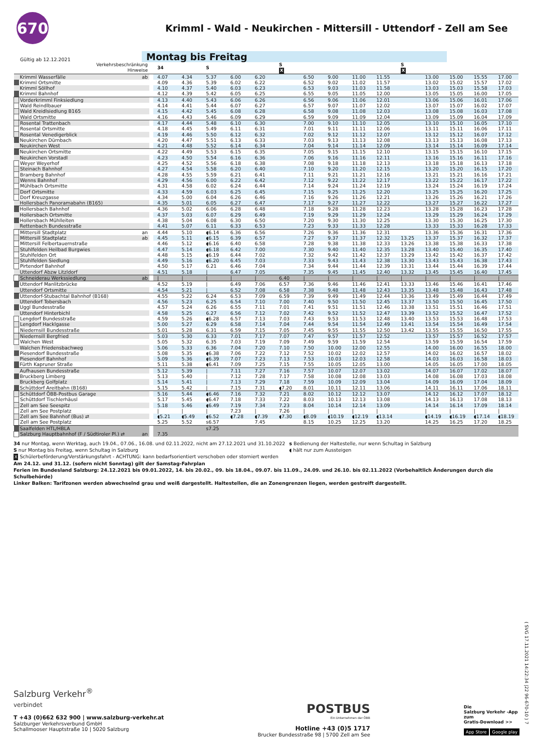670
Krimml - Wald - Neukirchen - Mittersill - Uttendorf - Zell am See
Gültig ab 12.12.2021
Montag bis Freitag
| | Verkehrsbeschränkung Hinweise | | | 34 | | S | | | S X | | | | | S X | | | | |
| --- | --- | --- | --- | --- | --- | --- | --- | --- | --- | --- | --- | --- | --- | --- | --- | --- | --- | --- |
| | Krimml Wasserfälle | ab | | 4.07 | 4.34 | 5.37 | 6.00 | 6.20 | | 6.50 | 9.00 | 11.00 | 11.55 | | 13.00 | 15.00 | 15.55 | 17.00 |
| | Krimml Ortsmitte | | | 4.09 | 4.36 | 5.39 | 6.02 | 6.22 | | 6.52 | 9.02 | 11.02 | 11.57 | | 13.02 | 15.02 | 15.57 | 17.02 |
| | Krimml Söllhof | | | 4.10 | 4.37 | 5.40 | 6.03 | 6.23 | | 6.53 | 9.03 | 11.03 | 11.58 | | 13.03 | 15.03 | 15.58 | 17.03 |
| | Krimml Bahnhof | | | 4.12 | 4.39 | 5.42 | 6.05 | 6.25 | | 6.55 | 9.05 | 11.05 | 12.00 | | 13.05 | 15.05 | 16.00 | 17.05 |
| | Vorderkrimml Finksiedlung | | | 4.13 | 4.40 | 5.43 | 6.06 | 6.26 | | 6.56 | 9.06 | 11.06 | 12.01 | | 13.06 | 15.06 | 16.01 | 17.06 |
| | Wald Reindlbauer | | | 4.14 | 4.41 | 5.44 | 6.07 | 6.27 | | 6.57 | 9.07 | 11.07 | 12.02 | | 13.07 | 15.07 | 16.02 | 17.07 |
| | Wald Kreidlsiedlung B165 | | | 4.15 | 4.42 | 5.45 | 6.08 | 6.28 | | 6.58 | 9.08 | 11.08 | 12.03 | | 13.08 | 15.08 | 16.03 | 17.08 |
| | Wald Ortsmitte | | | 4.16 | 4.43 | 5.46 | 6.09 | 6.29 | | 6.59 | 9.09 | 11.09 | 12.04 | | 13.09 | 15.09 | 16.04 | 17.09 |
| | Rosental Trattenbach | | | 4.17 | 4.44 | 5.48 | 6.10 | 6.30 | | 7.00 | 9.10 | 11.10 | 12.05 | | 13.10 | 15.10 | 16.05 | 17.10 |
| | Rosental Ortsmitte | | | 4.18 | 4.45 | 5.49 | 6.11 | 6.31 | | 7.01 | 9.11 | 11.11 | 12.06 | | 13.11 | 15.11 | 16.06 | 17.11 |
| | Rosental Venedigerblick | | | 4.19 | 4.46 | 5.50 | 6.12 | 6.32 | | 7.02 | 9.12 | 11.12 | 12.07 | | 13.12 | 15.12 | 16.07 | 17.12 |
| | Neukirchen Dürnbach | | | 4.20 | 4.47 | 5.51 | 6.13 | 6.33 | | 7.03 | 9.13 | 11.13 | 12.08 | | 13.13 | 15.13 | 16.08 | 17.13 |
| | Neukirchen West | | | 4.21 | 4.48 | 5.52 | 6.14 | 6.34 | | 7.04 | 9.14 | 11.14 | 12.09 | | 13.14 | 15.14 | 16.09 | 17.14 |
| | Neukirchen Ortsmitte | | | 4.22 | 4.49 | 5.53 | 6.15 | 6.35 | | 7.05 | 9.15 | 11.15 | 12.10 | | 13.15 | 15.15 | 16.10 | 17.15 |
| | Neukirchen Vorstadl | | | 4.23 | 4.50 | 5.54 | 6.16 | 6.36 | | 7.06 | 9.16 | 11.16 | 12.11 | | 13.16 | 15.16 | 16.11 | 17.16 |
| | Weyer Weyerhof | | | 4.25 | 4.52 | 5.56 | 6.18 | 6.38 | | 7.08 | 9.18 | 11.18 | 12.13 | | 13.18 | 15.18 | 16.13 | 17.18 |
| | Steinach Bahnhof | | | 4.27 | 4.54 | 5.58 | 6.20 | 6.40 | | 7.10 | 9.20 | 11.20 | 12.15 | | 13.20 | 15.20 | 16.15 | 17.20 |
| | Bramberg Bahnhof | | | 4.28 | 4.55 | 5.59 | 6.21 | 6.41 | | 7.11 | 9.21 | 11.21 | 12.16 | | 13.21 | 15.21 | 16.16 | 17.21 |
| | Wenns Bahnhof | | | 4.29 | 4.56 | 6.00 | 6.22 | 6.42 | | 7.12 | 9.22 | 11.22 | 12.17 | | 13.22 | 15.22 | 16.17 | 17.22 |
| | Mühlbach Ortsmitte | | | 4.31 | 4.58 | 6.02 | 6.24 | 6.44 | | 7.14 | 9.24 | 11.24 | 12.19 | | 13.24 | 15.24 | 16.19 | 17.24 |
| | Dorf Ortsmitte | | | 4.33 | 4.59 | 6.03 | 6.25 | 6.45 | | 7.15 | 9.25 | 11.25 | 12.20 | | 13.25 | 15.25 | 16.20 | 17.25 |
| | Dorf Kreuzgasse | | | 4.34 | 5.00 | 6.04 | 6.26 | 6.46 | | 7.16 | 9.26 | 11.26 | 12.21 | | 13.26 | 15.26 | 16.21 | 17.26 |
| | Hollersbach Panoramabahn (B165) | | | 4.35 | 5.01 | 6.05 | 6.27 | 6.47 | | 7.17 | 9.27 | 11.27 | 12.22 | | 13.27 | 15.27 | 16.22 | 17.27 |
| | Hollersbach Bahnhof | | | 4.36 | 5.02 | 6.06 | 6.28 | 6.48 | | 7.18 | 9.28 | 11.28 | 12.23 | | 13.28 | 15.28 | 16.23 | 17.28 |
| | Hollersbach Ortsmitte | | | 4.37 | 5.03 | 6.07 | 6.29 | 6.49 | | 7.19 | 9.29 | 11.29 | 12.24 | | 13.29 | 15.29 | 16.24 | 17.29 |
| | Hollersbach Mühlleiten | | | 4.38 | 5.04 | 6.08 | 6.30 | 6.50 | | 7.20 | 9.30 | 11.30 | 12.25 | | 13.30 | 15.30 | 16.25 | 17.30 |
| | Rettenbach Bundesstraße | | | 4.41 | 5.07 | 6.11 | 6.33 | 6.53 | | 7.23 | 9.33 | 11.33 | 12.28 | | 13.33 | 15.33 | 16.28 | 17.33 |
| | Mittersill Stadtplatz | an | | 4.44 | 5.10 | ◖6.14 | 6.36 | 6.56 | | 7.26 | 9.36 | 11.36 | 12.31 | | 13.36 | 15.36 | 16.31 | 17.36 |
| | Mittersill Stadtplatz | ab | | 4.45 | 5.11 | ◖6.15 | 6.39 | 6.57 | | 7.27 | 9.37 | 11.37 | 12.32 | 13.25 | 13.37 | 15.37 | 16.32 | 17.37 |
| | Mittersill Felbertauernstraße | | | 4.46 | 5.12 | ◖6.16 | 6.40 | 6.58 | | 7.28 | 9.38 | 11.38 | 12.33 | 13.26 | 13.38 | 15.38 | 16.33 | 17.38 |
| | Stuhlfelden Heilbad Burgwies | | | 4.47 | 5.14 | ◖6.18 | 6.42 | 7.00 | | 7.30 | 9.40 | 11.40 | 12.35 | 13.28 | 13.40 | 15.40 | 16.35 | 17.40 |
| | Stuhlfelden Ort | | | 4.48 | 5.15 | ◖6.19 | 6.44 | 7.02 | | 7.32 | 9.42 | 11.42 | 12.37 | 13.29 | 13.42 | 15.42 | 16.37 | 17.42 |
| | Stuhlfelden Siedlung | | | 4.49 | 5.16 | ◖6.20 | 6.45 | 7.03 | | 7.33 | 9.43 | 11.43 | 12.38 | 13.30 | 13.43 | 15.43 | 16.38 | 17.43 |
| | Pirtendorf Bahnhof | | | 4.50 | 5.17 | 6.21 | 6.46 | 7.04 | | 7.34 | 9.44 | 11.44 | 12.39 | 13.31 | 13.44 | 15.44 | 16.39 | 17.44 |
| | Uttendorf Abzw Litzldorf | | | 4.51 | 5.18 | / | 6.47 | 7.05 | | 7.35 | 9.45 | 11.45 | 12.40 | 13.32 | 13.45 | 15.45 | 16.40 | 17.45 |
| | Schneiderau Werkssiedlung | ab | | / | / | / | / | / | 6.40 | / | / | / | / | / | / | / | / | / |
| | Uttendorf Manlitzbrücke | | | 4.52 | 5.19 | / | 6.49 | 7.06 | 6.57 | 7.36 | 9.46 | 11.46 | 12.41 | 13.33 | 13.46 | 15.46 | 16.41 | 17.46 |
| | Uttendorf Ortsmitte | | | 4.54 | 5.21 | / | 6.52 | 7.08 | 6.58 | 7.38 | 9.48 | 11.48 | 12.43 | 13.35 | 13.48 | 15.48 | 16.43 | 17.48 |
| | Uttendorf-Stubachtal Bahnhof (B168) | | | 4.55 | 5.22 | 6.24 | 6.53 | 7.09 | 6.59 | 7.39 | 9.49 | 11.49 | 12.44 | 13.36 | 13.49 | 15.49 | 16.44 | 17.49 |
| | Uttendorf Tobersbach | | | 4.56 | 5.23 | 6.25 | 6.54 | 7.10 | 7.00 | 7.40 | 9.50 | 11.50 | 12.45 | 13.37 | 13.50 | 15.50 | 16.45 | 17.50 |
| | Uggl Bundesstraße | | | 4.57 | 5.24 | 6.26 | 6.55 | 7.11 | 7.01 | 7.41 | 9.51 | 11.51 | 12.46 | 13.38 | 13.51 | 15.51 | 16.46 | 17.51 |
| | Uttendorf Hinterbichl | | | 4.58 | 5.25 | 6.27 | 6.56 | 7.12 | 7.02 | 7.42 | 9.52 | 11.52 | 12.47 | 13.39 | 13.52 | 15.52 | 16.47 | 17.52 |
| | Lengdorf Bundesstraße | | | 4.59 | 5.26 | ◖6.28 | 6.57 | 7.13 | 7.03 | 7.43 | 9.53 | 11.53 | 12.48 | 13.40 | 13.53 | 15.53 | 16.48 | 17.53 |
| | Lengdorf Hacklgasse | | | 5.00 | 5.27 | 6.29 | 6.58 | 7.14 | 7.04 | 7.44 | 9.54 | 11.54 | 12.49 | 13.41 | 13.54 | 15.54 | 16.49 | 17.54 |
| | Niedernsill Bundesstraße | | | 5.01 | 5.28 | 6.31 | 6.59 | 7.15 | 7.05 | 7.45 | 9.55 | 11.55 | 12.50 | 13.42 | 13.55 | 15.55 | 16.50 | 17.55 |
| | Niedernsill Bergfried | | | 5.03 | 5.30 | 6.33 | 7.01 | 7.17 | 7.07 | 7.47 | 9.57 | 11.57 | 12.52 | | 13.57 | 15.57 | 16.52 | 17.57 |
| | Walchen West | | | 5.05 | 5.32 | 6.35 | 7.03 | 7.19 | 7.09 | 7.49 | 9.59 | 11.59 | 12.54 | | 13.59 | 15.59 | 16.54 | 17.59 |
| | Walchen Friedensbachweg | | | 5.06 | 5.33 | 6.36 | 7.04 | 7.20 | 7.10 | 7.50 | 10.00 | 12.00 | 12.55 | | 14.00 | 16.00 | 16.55 | 18.00 |
| | Piesendorf Bundesstraße | | | 5.08 | 5.35 | ◖6.38 | 7.06 | 7.22 | 7.12 | 7.52 | 10.02 | 12.02 | 12.57 | | 14.02 | 16.02 | 16.57 | 18.02 |
| | Piesendorf Bahnhof | | | 5.09 | 5.36 | ◖6.39 | 7.07 | 7.23 | 7.13 | 7.53 | 10.03 | 12.03 | 12.58 | | 14.03 | 16.03 | 16.58 | 18.03 |
| | Fürth Kapruner Straße | | | 5.11 | 5.38 | ◖6.41 | 7.09 | 7.25 | 7.15 | 7.55 | 10.05 | 12.05 | 13.00 | | 14.05 | 16.05 | 17.00 | 18.05 |
| | Aufhausen Bundesstraße | | | 5.12 | 5.39 | / | 7.11 | 7.27 | 7.16 | 7.57 | 10.07 | 12.07 | 13.02 | | 14.07 | 16.07 | 17.02 | 18.07 |
| | Bruckberg Limberg | | | 5.13 | 5.40 | / | 7.12 | 7.28 | 7.17 | 7.58 | 10.08 | 12.08 | 13.03 | | 14.08 | 16.08 | 17.03 | 18.08 |
| | Bruckberg Golfplatz | | | 5.14 | 5.41 | / | 7.13 | 7.29 | 7.18 | 7.59 | 10.09 | 12.09 | 13.04 | | 14.09 | 16.09 | 17.04 | 18.09 |
| | Schüttdorf Areitbahn (B168) | | | 5.15 | 5.42 | / | 7.15 | 7.31 | ◖7.20 | 8.01 | 10.11 | 12.11 | 13.06 | | 14.11 | 16.11 | 17.06 | 18.11 |
| | Schüttdorf ÖBB-Postbus Garage | | | 5.16 | 5.44 | ◖6.46 | 7.16 | 7.32 | 7.21 | 8.02 | 10.12 | 12.12 | 13.07 | | 14.12 | 16.12 | 17.07 | 18.12 |
| | Schüttdorf Tischlerhäusl | | | 5.17 | 5.45 | ◖6.47 | 7.18 | 7.33 | 7.22 | 8.03 | 10.13 | 12.13 | 13.08 | | 14.13 | 16.13 | 17.08 | 18.13 |
| | Zell am See Seespitz | | | 5.18 | 5.46 | ◖6.49 | 7.19 | 7.34 | 7.23 | 8.04 | 10.14 | 12.14 | 13.09 | | 14.14 | 16.14 | 17.09 | 18.14 |
| | Zell am See Postplatz | | | / | / | / | 7.23 | / | 7.26 | / | / | / | / | | / | / | / | / |
| | Zell am See Bahnhof (Bus) ⇄ | | | ◖5.21 | ◖5.49 | ◖6.52 | ◖7.28 | ◖7.39 | ◖7.30 | ◖8.09 | ◖10.19 | ◖12.19 | ◖13.14 | | ◖14.19 | ◖16.19 | ◖17.14 | ◖18.19 |
| | Zell am See Postplatz | | | 5.25 | 5.52 | s6.57 | | 7.45 | | 8.15 | 10.25 | 12.25 | 13.20 | | 14.25 | 16.25 | 17.20 | 18.25 |
| | Saalfelden HTL/HBLA | | | | | s7.25 | | | | | | | | | | | | |
| | Salzburg Hauptbahnhof (F / Südtiroler Pl.) ⇄ | an | | 7.35 | | | | | | | | | | | | | | |
34 nur Montag, wenn Werktag, auch 19.04., 07.06., 16.08. und 02.11.2022, nicht am 27.12.2021 und 31.10.2022
S nur Montag bis Freitag, wenn Schultag in Salzburg
X Schülerbeförderung/Verstärkungsfahrt - ACHTUNG: kann bedarfsorientiert verschoben oder storniert werden
s Bedienung der Haltestelle, nur wenn Schultag in Salzburg
◖ hält nur zum Aussteigen
Am 24.12. und 31.12. (sofern nicht Sonntag) gilt der Samstag-Fahrplan
Ferien im Bundesland Salzburg: 24.12.2021 bis 09.01.2022, 14. bis 20.02., 09. bis 18.04., 09.07. bis 11.09., 24.09. und 26.10. bis 02.11.2022 (Vorbehaltlich Änderungen durch die Schulbehörde)
Linker Balken: Tarifzonen werden abwechselnd grau und weiß dargestellt. Haltestellen, die an Zonengrenzen liegen, werden gestreift dargestellt.
Salzburg Verkehr<sup>®</sup>
verbindet
T +43 (0)662 632 900 | www.salzburg-verkehr.at
Salzburger Verkehrsverbund GmbH
Schallmooser Hauptstraße 10 | 5020 Salzburg
POSTBUS
Ein Unternehmen der ÖBB
Hotline +43 (0)5 1717
Brucker Bundesstraße 98 | 5700 Zell am See
Die
Salzburg Verkehr -App
zum
Gratis-Download >>
App Store Google play
( SVG 17.11.2021 14:22:34 |22 96-670-10 ) 7